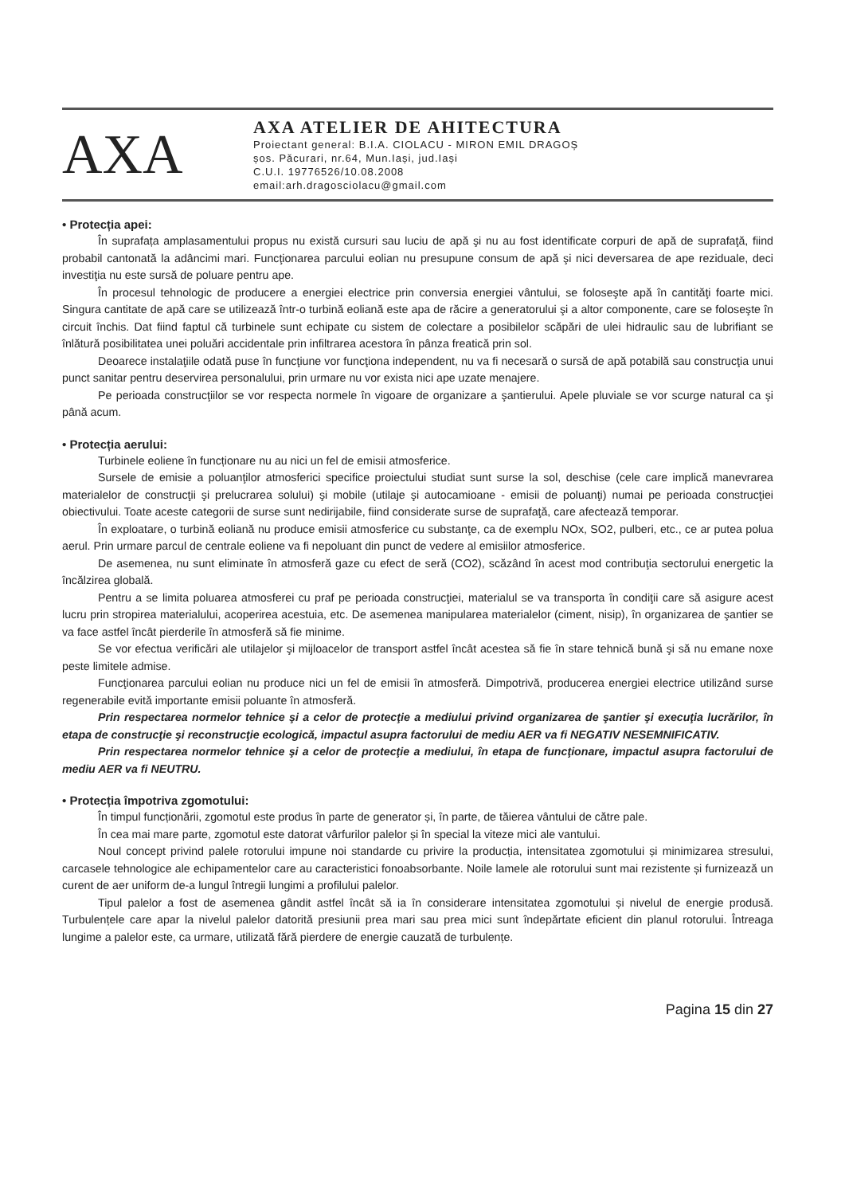AXA
AXA ATELIER DE AHITECTURA
Proiectant general: B.I.A. CIOLACU - MIRON EMIL DRAGOȘ
șos. Păcurari, nr.64, Mun.Iași, jud.Iași
C.U.I. 19776526/10.08.2008
email:arh.dragosciolacu@gmail.com
• Protecția apei:
În suprafața amplasamentului propus nu există cursuri sau luciu de apă şi nu au fost identificate corpuri de apă de suprafaţă, fiind probabil cantonată la adâncimi mari. Funcţionarea parcului eolian nu presupune consum de apă şi nici deversarea de ape reziduale, deci investiţia nu este sursă de poluare pentru ape.
În procesul tehnologic de producere a energiei electrice prin conversia energiei vântului, se foloseşte apă în cantităţi foarte mici. Singura cantitate de apă care se utilizează într-o turbină eoliană este apa de răcire a generatorului şi a altor componente, care se foloseşte în circuit închis. Dat fiind faptul că turbinele sunt echipate cu sistem de colectare a posibilelor scăpări de ulei hidraulic sau de lubrifiant se înlătură posibilitatea unei poluări accidentale prin infiltrarea acestora în pânza freatică prin sol.
Deoarece instalaţiile odată puse în funcţiune vor funcţiona independent, nu va fi necesară o sursă de apă potabilă sau construcţia unui punct sanitar pentru deservirea personalului, prin urmare nu vor exista nici ape uzate menajere.
Pe perioada construcţiilor se vor respecta normele în vigoare de organizare a şantierului. Apele pluviale se vor scurge natural ca şi până acum.
• Protecția aerului:
Turbinele eoliene în funcționare nu au nici un fel de emisii atmosferice.
Sursele de emisie a poluanţilor atmosferici specifice proiectului studiat sunt surse la sol, deschise (cele care implică manevrarea materialelor de construcţii şi prelucrarea solului) şi mobile (utilaje şi autocamioane - emisii de poluanţi) numai pe perioada construcţiei obiectivului. Toate aceste categorii de surse sunt nedirijabile, fiind considerate surse de suprafaţă, care afectează temporar.
În exploatare, o turbină eoliană nu produce emisii atmosferice cu substanţe, ca de exemplu NOx, SO2, pulberi, etc., ce ar putea polua aerul. Prin urmare parcul de centrale eoliene va fi nepoluant din punct de vedere al emisiilor atmosferice.
De asemenea, nu sunt eliminate în atmosferă gaze cu efect de seră (CO2), scăzând în acest mod contribuţia sectorului energetic la încălzirea globală.
Pentru a se limita poluarea atmosferei cu praf pe perioada construcţiei, materialul se va transporta în condiţii care să asigure acest lucru prin stropirea materialului, acoperirea acestuia, etc. De asemenea manipularea materialelor (ciment, nisip), în organizarea de şantier se va face astfel încât pierderile în atmosferă să fie minime.
Se vor efectua verificări ale utilajelor şi mijloacelor de transport astfel încât acestea să fie în stare tehnică bună şi să nu emane noxe peste limitele admise.
Funcţionarea parcului eolian nu produce nici un fel de emisii în atmosferă. Dimpotrivă, producerea energiei electrice utilizând surse regenerabile evită importante emisii poluante în atmosferă.
Prin respectarea normelor tehnice şi a celor de protecţie a mediului privind organizarea de şantier şi execuţia lucrărilor, în etapa de construcţie şi reconstrucţie ecologică, impactul asupra factorului de mediu AER va fi NEGATIV NESEMNIFICATIV.
Prin respectarea normelor tehnice şi a celor de protecţie a mediului, în etapa de funcţionare, impactul asupra factorului de mediu AER va fi NEUTRU.
• Protecția împotriva zgomotului:
În timpul funcționării, zgomotul este produs în parte de generator și, în parte, de tăierea vântului de către pale.
În cea mai mare parte, zgomotul este datorat vârfurilor palelor și în special la viteze mici ale vantului.
Noul concept privind palele rotorului impune noi standarde cu privire la producția, intensitatea zgomotului și minimizarea stresului, carcasele tehnologice ale echipamentelor care au caracteristici fonoabsorbante. Noile lamele ale rotorului sunt mai rezistente și furnizează un curent de aer uniform de-a lungul întregii lungimi a profilului palelor.
Tipul palelor a fost de asemenea gândit astfel încât să ia în considerare intensitatea zgomotului și nivelul de energie produsă. Turbulențele care apar la nivelul palelor datorită presiunii prea mari sau prea mici sunt îndepărtate eficient din planul rotorului. Întreaga lungime a palelor este, ca urmare, utilizată fără pierdere de energie cauzată de turbulențe.
Pagina 15 din 27